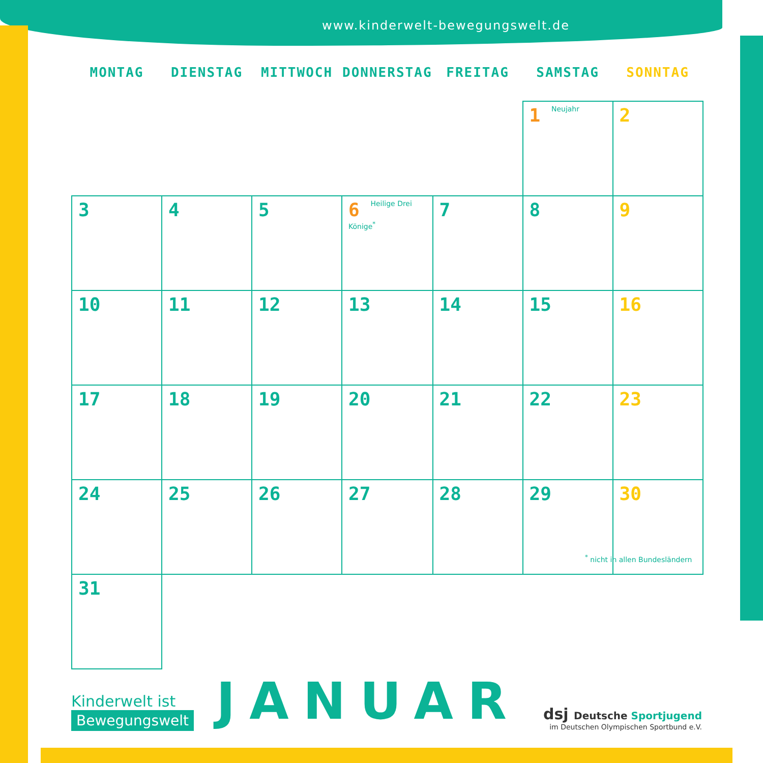www.kinderwelt-bewegungswelt.de
| MONTAG | DIENSTAG | MITTWOCH | DONNERSTAG | FREITAG | SAMSTAG | SONNTAG |
| --- | --- | --- | --- | --- | --- | --- |
| | | | | | 1 Neujahr | 2 |
| 3 | 4 | 5 | 6 Heilige Drei Könige<sup>*</sup> | 7 | 8 | 9 |
| 10 | 11 | 12 | 13 | 14 | 15 | 16 |
| 17 | 18 | 19 | 20 | 21 | 22 | 23 |
| 24 | 25 | 26 | 27 | 28 | 29 | 30 |
| 31 | | | | | | |
<sup>*</sup> nicht in allen Bundesländern
Kinderwelt ist
Bewegungswelt
JANUAR
dsj Deutsche Sportjugend
im Deutschen Olympischen Sportbund e.V.